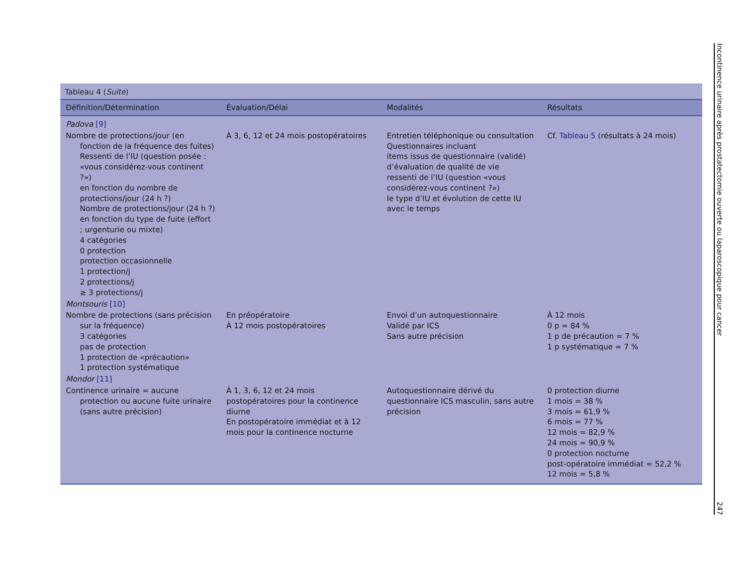Tableau 4 (Suite)
| Définition/Détermination | Évaluation/Délai | Modalités | Résultats |
| --- | --- | --- | --- |
| Padova [9] | | | |
| Nombre de protections/jour (en fonction de la fréquence des fuites) Ressenti de l’IU (question posée : «vous considérez-vous continent ?») en fonction du nombre de protections/jour (24 h ?) Nombre de protections/jour (24 h ?) en fonction du type de fuite (effort ; urgenturie ou mixte) 4 catégories 0 protection protection occasionnelle 1 protection/j 2 protections/j ≥ 3 protections/j | À 3, 6, 12 et 24 mois postopératoires | Entretien téléphonique ou consultation Questionnaires incluant items issus de questionnaire (validé) d’évaluation de qualité de vie ressenti de l’IU (question «vous considérez-vous continent ?») le type d’IU et évolution de cette IU avec le temps | Cf. Tableau 5 (résultats à 24 mois) |
| Montsouris [10] | | | |
| Nombre de protections (sans précision sur la fréquence) 3 catégories pas de protection 1 protection de «précaution» 1 protection systématique | En préopératoire À 12 mois postopératoires | Envoi d’un autoquestionnaire Validé par ICS Sans autre précision | À 12 mois 0 p = 84 % 1 p de précaution = 7 % 1 p systématique = 7 % |
| Mondor [11] | | | |
| Continence urinaire = aucune protection ou aucune fuite urinaire (sans autre précision) | À 1, 3, 6, 12 et 24 mois postopératoires pour la continence diurne En postopératoire immédiat et à 12 mois pour la continence nocturne | Autoquestionnaire dérivé du questionnaire ICS masculin, sans autre précision | 0 protection diurne 1 mois = 38 % 3 mois = 61,9 % 6 mois = 77 % 12 mois = 82,9 % 24 mois = 90,9 % 0 protection nocturne post-opératoire immédiat = 52,2 % 12 mois = 5,8 % |
Incontinence urinaire après prostatectomie ouverte ou laparoscopique pour cancer
247